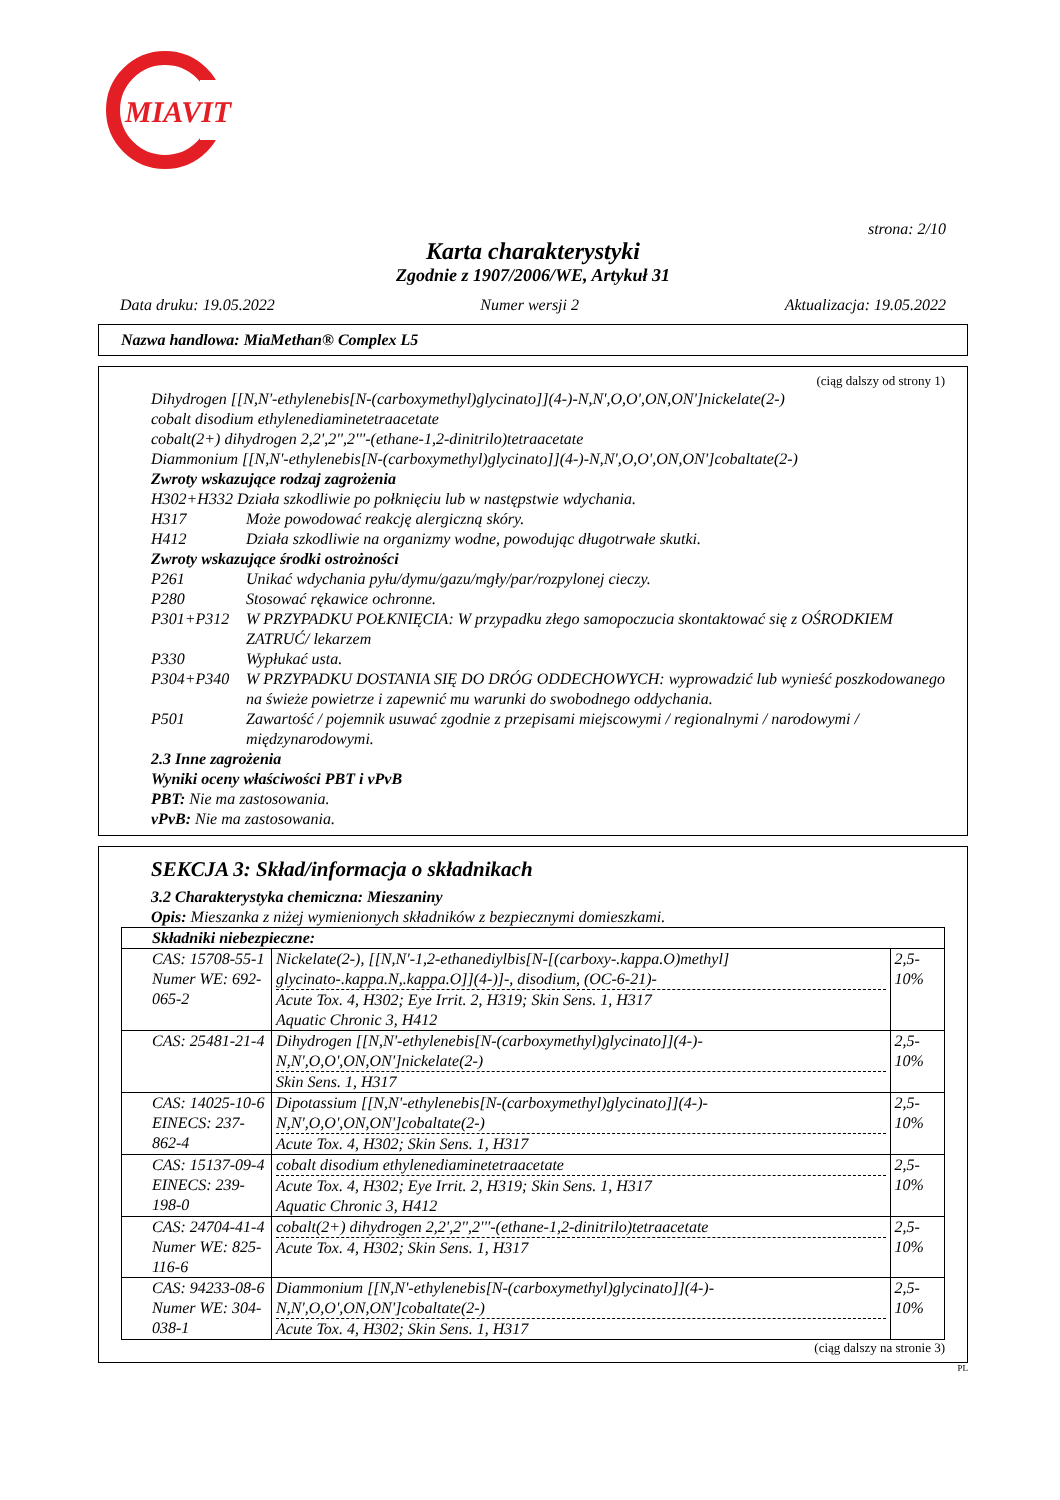MIAVIT
strona: 2/10
Karta charakterystyki
Zgodnie z 1907/2006/WE, Artykuł 31
Data druku: 19.05.2022 Numer wersji 2 Aktualizacja: 19.05.2022
Nazwa handlowa: MiaMethan® Complex L5
(ciąg dalszy od strony 1)
Dihydrogen [[N,N'-ethylenebis[N-(carboxymethyl)glycinato]](4-)-N,N',O,O',ON,ON']nickelate(2-)
cobalt disodium ethylenediaminetetraacetate
cobalt(2+) dihydrogen 2,2',2'',2'''-(ethane-1,2-dinitrilo)tetraacetate
Diammonium [[N,N'-ethylenebis[N-(carboxymethyl)glycinato]](4-)-N,N',O,O',ON,ON']cobaltate(2-)
Zwroty wskazujące rodzaj zagrożenia
H302+H332 Działa szkodliwie po połknięciu lub w następstwie wdychania.
H317 Może powodować reakcję alergiczną skóry.
H412 Działa szkodliwie na organizmy wodne, powodując długotrwałe skutki.
Zwroty wskazujące środki ostrożności
P261 Unikać wdychania pyłu/dymu/gazu/mgły/par/rozpylonej cieczy.
P280 Stosować rękawice ochronne.
P301+P312 W PRZYPADKU POŁKNIĘCIA: W przypadku złego samopoczucia skontaktować się z OŚRODKIEM ZATRUĆ/ lekarzem
P330 Wypłukać usta.
P304+P340 W PRZYPADKU DOSTANIA SIĘ DO DRÓG ODDECHOWYCH: wyprowadzić lub wynieść poszkodowanego na świeże powietrze i zapewnić mu warunki do swobodnego oddychania.
P501 Zawartość / pojemnik usuwać zgodnie z przepisami miejscowymi / regionalnymi / narodowymi / międzynarodowymi.
2.3 Inne zagrożenia
Wyniki oceny właściwości PBT i vPvB
PBT: Nie ma zastosowania.
vPvB: Nie ma zastosowania.
SEKCJA 3: Skład/informacja o składnikach
3.2 Charakterystyka chemiczna: Mieszaniny
Opis: Mieszanka z niżej wymienionych składników z bezpiecznymi domieszkami.
| Składniki niebezpieczne: | | |
| CAS: 15708-55-1 Numer WE: 692-065-2 | Nickelate(2-), [[N,N'-1,2-ethanediylbis[N-[(carboxy-.kappa.O)methyl] glycinato-.kappa.N,.kappa.O]](4-)]-, disodium, (OC-6-21)- Acute Tox. 4, H302; Eye Irrit. 2, H319; Skin Sens. 1, H317 Aquatic Chronic 3, H412 | 2,5-10% |
| CAS: 25481-21-4 | Dihydrogen [[N,N'-ethylenebis[N-(carboxymethyl)glycinato]](4-)-N,N',O,O',ON,ON']nickelate(2-) Skin Sens. 1, H317 | 2,5-10% |
| CAS: 14025-10-6 EINECS: 237-862-4 | Dipotassium [[N,N'-ethylenebis[N-(carboxymethyl)glycinato]](4-)-N,N',O,O',ON,ON']cobaltate(2-) Acute Tox. 4, H302; Skin Sens. 1, H317 | 2,5-10% |
| CAS: 15137-09-4 EINECS: 239-198-0 | cobalt disodium ethylenediaminetetraacetate Acute Tox. 4, H302; Eye Irrit. 2, H319; Skin Sens. 1, H317 Aquatic Chronic 3, H412 | 2,5-10% |
| CAS: 24704-41-4 Numer WE: 825-116-6 | cobalt(2+) dihydrogen 2,2',2'',2'''-(ethane-1,2-dinitrilo)tetraacetate Acute Tox. 4, H302; Skin Sens. 1, H317 | 2,5-10% |
| CAS: 94233-08-6 Numer WE: 304-038-1 | Diammonium [[N,N'-ethylenebis[N-(carboxymethyl)glycinato]](4-)-N,N',O,O',ON,ON']cobaltate(2-) Acute Tox. 4, H302; Skin Sens. 1, H317 | 2,5-10% |
(ciąg dalszy na stronie 3)
PL